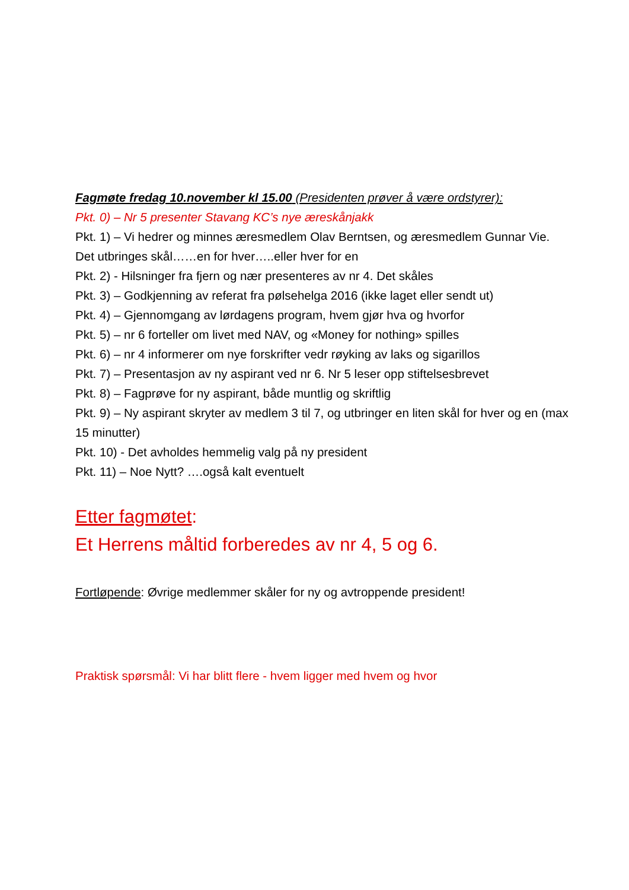Fagmøte fredag 10.november kl 15.00 (Presidenten prøver å være ordstyrer):
Pkt. 0) – Nr 5 presenter Stavang KC’s nye æreskånjakk
Pkt. 1) – Vi hedrer og minnes æresmedlem Olav Berntsen, og æresmedlem Gunnar Vie. Det utbringes skål……en for hver…..eller hver for en
Pkt. 2) - Hilsninger fra fjern og nær presenteres av nr 4. Det skåles
Pkt. 3) – Godkjenning av referat fra pølsehelga 2016 (ikke laget eller sendt ut)
Pkt. 4) – Gjennomgang av lørdagens program, hvem gjør hva og hvorfor
Pkt. 5) – nr 6 forteller om livet med NAV, og «Money for nothing» spilles
Pkt. 6) – nr 4 informerer om nye forskrifter vedr røyking av laks og sigarillos
Pkt. 7) – Presentasjon av ny aspirant ved nr 6. Nr 5 leser opp stiftelsesbrevet
Pkt. 8) – Fagprøve for ny aspirant, både muntlig og skriftlig
Pkt. 9) – Ny aspirant skryter av medlem 3 til 7, og utbringer en liten skål for hver og en (max 15 minutter)
Pkt. 10) - Det avholdes hemmelig valg på ny president
Pkt. 11) – Noe Nytt? ….også kalt eventuelt
Etter fagmøtet:
Et Herrens måltid forberedes av nr 4, 5 og 6.
Fortløpende: Øvrige medlemmer skåler for ny og avtroppende president!
Praktisk spørsmål: Vi har blitt flere - hvem ligger med hvem og hvor